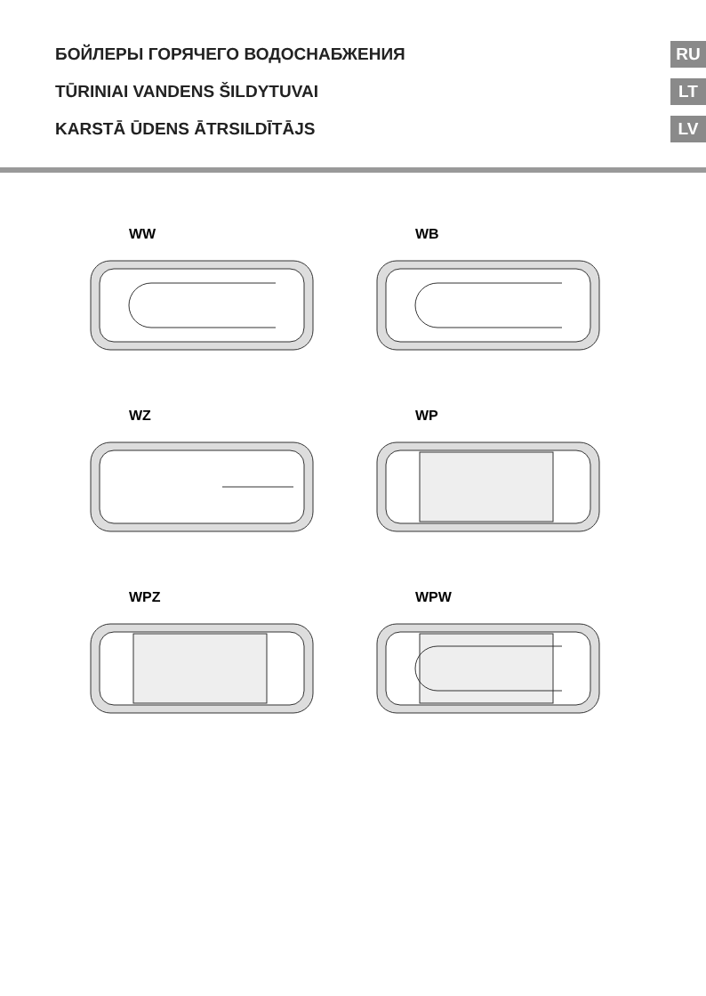БОЙЛЕРЫ ГОРЯЧЕГО ВОДОСНАБЖЕНИЯ
RU
TŪRINIAI VANDENS ŠILDYTUVAI
LT
KARSTĀ ŪDENS ĀTRSILDĪTĀJS
LV
WW
WB
WZ
WP
WPZ
WPW